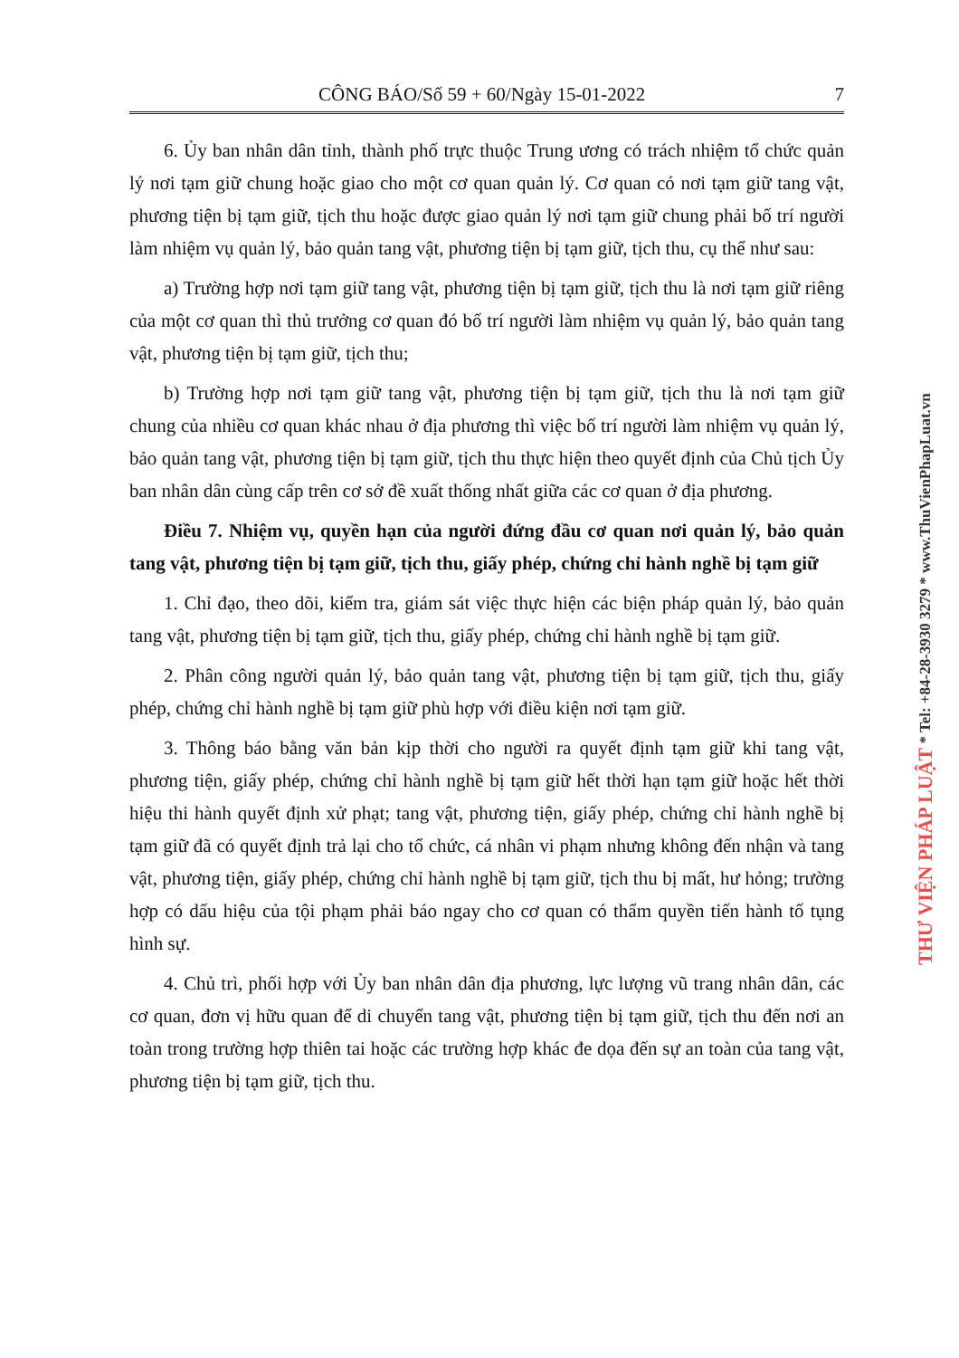CÔNG BÁO/Số 59 + 60/Ngày 15-01-2022 7
6. Ủy ban nhân dân tỉnh, thành phố trực thuộc Trung ương có trách nhiệm tổ chức quản lý nơi tạm giữ chung hoặc giao cho một cơ quan quản lý. Cơ quan có nơi tạm giữ tang vật, phương tiện bị tạm giữ, tịch thu hoặc được giao quản lý nơi tạm giữ chung phải bố trí người làm nhiệm vụ quản lý, bảo quản tang vật, phương tiện bị tạm giữ, tịch thu, cụ thể như sau:
a) Trường hợp nơi tạm giữ tang vật, phương tiện bị tạm giữ, tịch thu là nơi tạm giữ riêng của một cơ quan thì thủ trưởng cơ quan đó bố trí người làm nhiệm vụ quản lý, bảo quản tang vật, phương tiện bị tạm giữ, tịch thu;
b) Trường hợp nơi tạm giữ tang vật, phương tiện bị tạm giữ, tịch thu là nơi tạm giữ chung của nhiều cơ quan khác nhau ở địa phương thì việc bố trí người làm nhiệm vụ quản lý, bảo quản tang vật, phương tiện bị tạm giữ, tịch thu thực hiện theo quyết định của Chủ tịch Ủy ban nhân dân cùng cấp trên cơ sở đề xuất thống nhất giữa các cơ quan ở địa phương.
Điều 7. Nhiệm vụ, quyền hạn của người đứng đầu cơ quan nơi quản lý, bảo quản tang vật, phương tiện bị tạm giữ, tịch thu, giấy phép, chứng chỉ hành nghề bị tạm giữ
1. Chỉ đạo, theo dõi, kiểm tra, giám sát việc thực hiện các biện pháp quản lý, bảo quản tang vật, phương tiện bị tạm giữ, tịch thu, giấy phép, chứng chỉ hành nghề bị tạm giữ.
2. Phân công người quản lý, bảo quản tang vật, phương tiện bị tạm giữ, tịch thu, giấy phép, chứng chỉ hành nghề bị tạm giữ phù hợp với điều kiện nơi tạm giữ.
3. Thông báo bằng văn bản kịp thời cho người ra quyết định tạm giữ khi tang vật, phương tiện, giấy phép, chứng chỉ hành nghề bị tạm giữ hết thời hạn tạm giữ hoặc hết thời hiệu thi hành quyết định xử phạt; tang vật, phương tiện, giấy phép, chứng chỉ hành nghề bị tạm giữ đã có quyết định trả lại cho tổ chức, cá nhân vi phạm nhưng không đến nhận và tang vật, phương tiện, giấy phép, chứng chỉ hành nghề bị tạm giữ, tịch thu bị mất, hư hỏng; trường hợp có dấu hiệu của tội phạm phải báo ngay cho cơ quan có thẩm quyền tiến hành tố tụng hình sự.
4. Chủ trì, phối hợp với Ủy ban nhân dân địa phương, lực lượng vũ trang nhân dân, các cơ quan, đơn vị hữu quan để di chuyển tang vật, phương tiện bị tạm giữ, tịch thu đến nơi an toàn trong trường hợp thiên tai hoặc các trường hợp khác đe dọa đến sự an toàn của tang vật, phương tiện bị tạm giữ, tịch thu.
THƯ VIỆN PHÁP LUẬT * Tel: +84-28-3930 3279 * www.ThuVienPhapLuat.vn